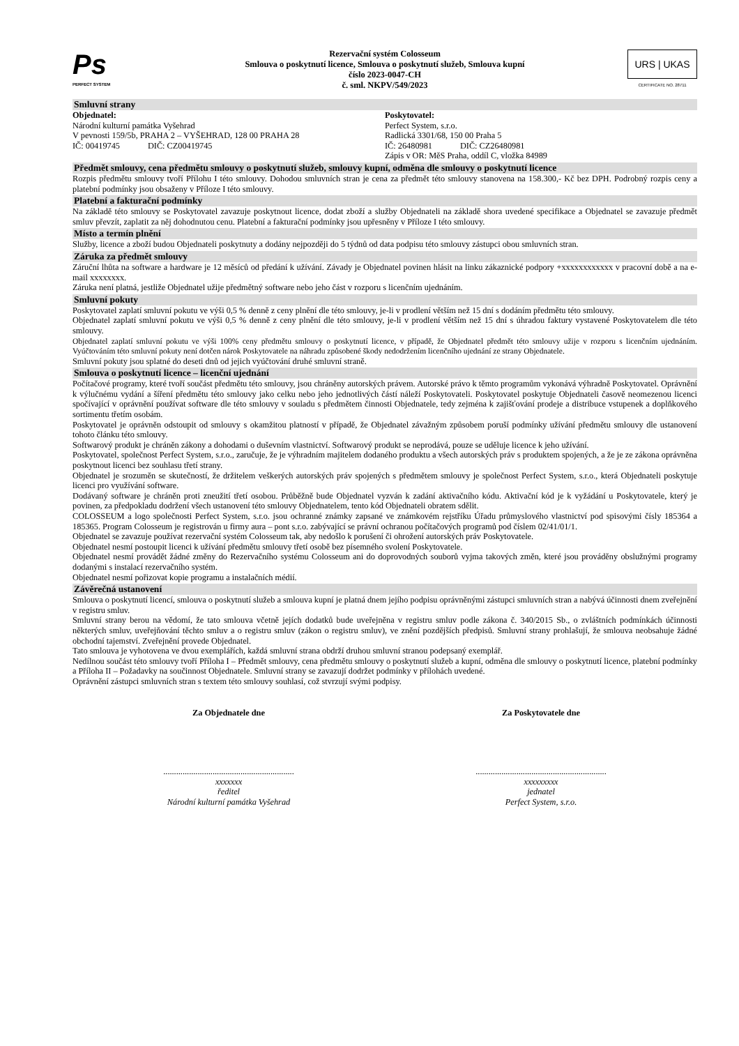Ps
PERFECT SYSTEM
Rezervační systém Colosseum
Smlouva o poskytnutí licence, Smlouva o poskytnutí služeb, Smlouva kupní
číslo 2023-0047-CH
č. sml. NKPV/549/2023
URS | UKAS
CERTIFICATE NO. 28711
Smluvní strany
Objednatel:
Národní kulturní památka Vyšehrad
V pevnosti 159/5b, PRAHA 2 – VYŠEHRAD, 128 00 PRAHA 28
IČ: 00419745 DIČ: CZ00419745
Poskytovatel:
Perfect System, s.r.o.
Radlická 3301/68, 150 00 Praha 5
IČ: 26480981 DIČ: CZ26480981
Zápis v OR: MěS Praha, oddíl C, vložka 84989
Předmět smlouvy, cena předmětu smlouvy o poskytnutí služeb, smlouvy kupní, odměna dle smlouvy o poskytnutí licence
Rozpis předmětu smlouvy tvoří Přílohu I této smlouvy. Dohodou smluvních stran je cena za předmět této smlouvy stanovena na 158.300,- Kč bez DPH. Podrobný rozpis ceny a platební podmínky jsou obsaženy v Příloze I této smlouvy.
Platební a fakturační podmínky
Na základě této smlouvy se Poskytovatel zavazuje poskytnout licence, dodat zboží a služby Objednateli na základě shora uvedené specifikace a Objednatel se zavazuje předmět smluv převzít, zaplatit za něj dohodnutou cenu. Platební a fakturační podmínky jsou upřesněny v Příloze I této smlouvy.
Místo a termín plnění
Služby, licence a zboží budou Objednateli poskytnuty a dodány nejpozději do 5 týdnů od data podpisu této smlouvy zástupci obou smluvních stran.
Záruka za předmět smlouvy
Záruční lhůta na software a hardware je 12 měsíců od předání k užívání. Závady je Objednatel povinen hlásit na linku zákaznické podpory +xxxxxxxxxxxx v pracovní době a na e-mail xxxxxxxx.
Záruka není platná, jestliže Objednatel užije předmětný software nebo jeho část v rozporu s licenčním ujednáním.
Smluvní pokuty
Poskytovatel zaplatí smluvní pokutu ve výši 0,5 % denně z ceny plnění dle této smlouvy, je-li v prodlení větším než 15 dní s dodáním předmětu této smlouvy.
Objednatel zaplatí smluvní pokutu ve výši 0,5 % denně z ceny plnění dle této smlouvy, je-li v prodlení větším než 15 dní s úhradou faktury vystavené Poskytovatelem dle této smlouvy.
Objednatel zaplatí smluvní pokutu ve výši 100% ceny předmětu smlouvy o poskytnutí licence, v případě, že Objednatel předmět této smlouvy užije v rozporu s licenčním ujednáním. Vyúčtováním této smluvní pokuty není dotčen nárok Poskytovatele na náhradu způsobené škody nedodržením licenčního ujednání ze strany Objednatele.
Smluvní pokuty jsou splatné do deseti dnů od jejich vyúčtování druhé smluvní straně.
Smlouva o poskytnutí licence – licenční ujednání
Počítačové programy, které tvoří součást předmětu této smlouvy, jsou chráněny autorských právem. Autorské právo k těmto programům vykonává výhradně Poskytovatel. Oprávnění k výlučnému vydání a šíření předmětu této smlouvy jako celku nebo jeho jednotlivých částí náleží Poskytovateli. Poskytovatel poskytuje Objednateli časově neomezenou licenci spočívající v oprávnění používat software dle této smlouvy v souladu s předmětem činnosti Objednatele, tedy zejména k zajišťování prodeje a distribuce vstupenek a doplňkového sortimentu třetím osobám.
Poskytovatel je oprávněn odstoupit od smlouvy s okamžitou platností v případě, že Objednatel závažným způsobem poruší podmínky užívání předmětu smlouvy dle ustanovení tohoto článku této smlouvy.
Softwarový produkt je chráněn zákony a dohodami o duševním vlastnictví. Softwarový produkt se neprodává, pouze se uděluje licence k jeho užívání.
Poskytovatel, společnost Perfect System, s.r.o., zaručuje, že je výhradním majitelem dodaného produktu a všech autorských práv s produktem spojených, a že je ze zákona oprávněna poskytnout licenci bez souhlasu třetí strany.
Objednatel je srozuměn se skutečností, že držitelem veškerých autorských práv spojených s předmětem smlouvy je společnost Perfect System, s.r.o., která Objednateli poskytuje licenci pro využívání software.
Dodávaný software je chráněn proti zneužití třetí osobou. Průběžně bude Objednatel vyzván k zadání aktivačního kódu. Aktivační kód je k vyžádání u Poskytovatele, který je povinen, za předpokladu dodržení všech ustanovení této smlouvy Objednatelem, tento kód Objednateli obratem sdělit.
COLOSSEUM a logo společnosti Perfect System, s.r.o. jsou ochranné známky zapsané ve známkovém rejstříku Úřadu průmyslového vlastnictví pod spisovými čísly 185364 a 185365. Program Colosseum je registrován u firmy aura – pont s.r.o. zabývající se právní ochranou počítačových programů pod číslem 02/41/01/1.
Objednatel se zavazuje používat rezervační systém Colosseum tak, aby nedošlo k porušení či ohrožení autorských práv Poskytovatele.
Objednatel nesmí postoupit licenci k užívání předmětu smlouvy třetí osobě bez písemného svolení Poskytovatele.
Objednatel nesmí provádět žádné změny do Rezervačního systému Colosseum ani do doprovodných souborů vyjma takových změn, které jsou prováděny obslužnými programy dodanými s instalací rezervačního systém.
Objednatel nesmí pořizovat kopie programu a instalačních médií.
Závěrečná ustanovení
Smlouva o poskytnutí licencí, smlouva o poskytnutí služeb a smlouva kupní je platná dnem jejího podpisu oprávněnými zástupci smluvních stran a nabývá účinnosti dnem zveřejnění v registru smluv.
Smluvní strany berou na vědomí, že tato smlouva včetně jejích dodatků bude uveřejněna v registru smluv podle zákona č. 340/2015 Sb., o zvláštních podmínkách účinnosti některých smluv, uveřejňování těchto smluv a o registru smluv (zákon o registru smluv), ve znění pozdějších předpisů. Smluvní strany prohlašují, že smlouva neobsahuje žádné obchodní tajemství. Zveřejnění provede Objednatel.
Tato smlouva je vyhotovena ve dvou exemplářích, každá smluvní strana obdrží druhou smluvní stranou podepsaný exemplář.
Nedílnou součást této smlouvy tvoří Příloha I – Předmět smlouvy, cena předmětu smlouvy o poskytnutí služeb a kupní, odměna dle smlouvy o poskytnutí licence, platební podmínky a Příloha II – Požadavky na součinnost Objednatele. Smluvní strany se zavazují dodržet podmínky v přílohách uvedené.
Oprávnění zástupci smluvních stran s textem této smlouvy souhlasí, což stvrzují svými podpisy.
Za Objednatele dne
.............................................................
xxxxxxx
ředitel
Národní kulturní památka Vyšehrad
Za Poskytovatele dne
.............................................................
xxxxxxxxx
jednatel
Perfect System, s.r.o.